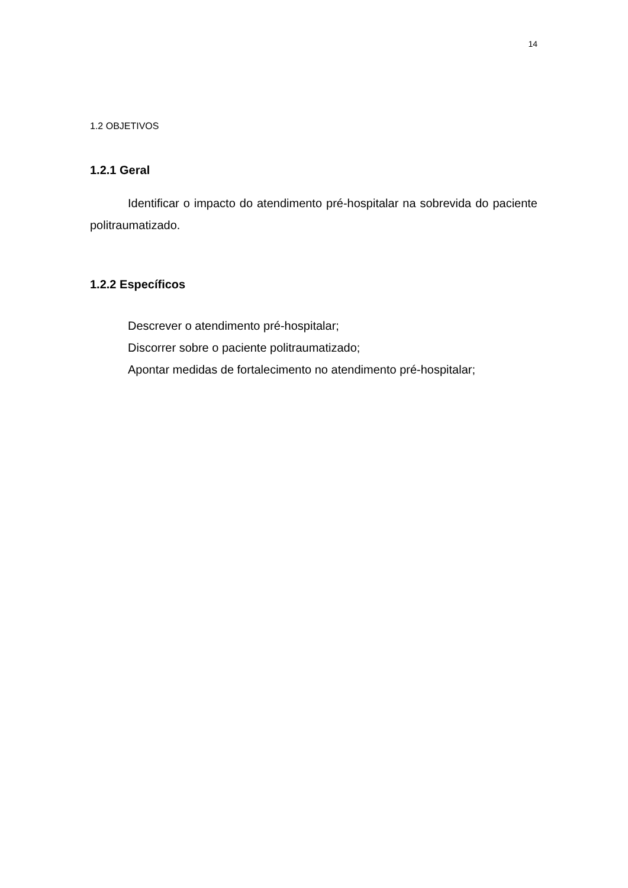14
1.2 OBJETIVOS
1.2.1 Geral
Identificar o impacto do atendimento pré-hospitalar na sobrevida do paciente politraumatizado.
1.2.2 Específicos
Descrever o atendimento pré-hospitalar;
Discorrer sobre o paciente politraumatizado;
Apontar medidas de fortalecimento no atendimento pré-hospitalar;